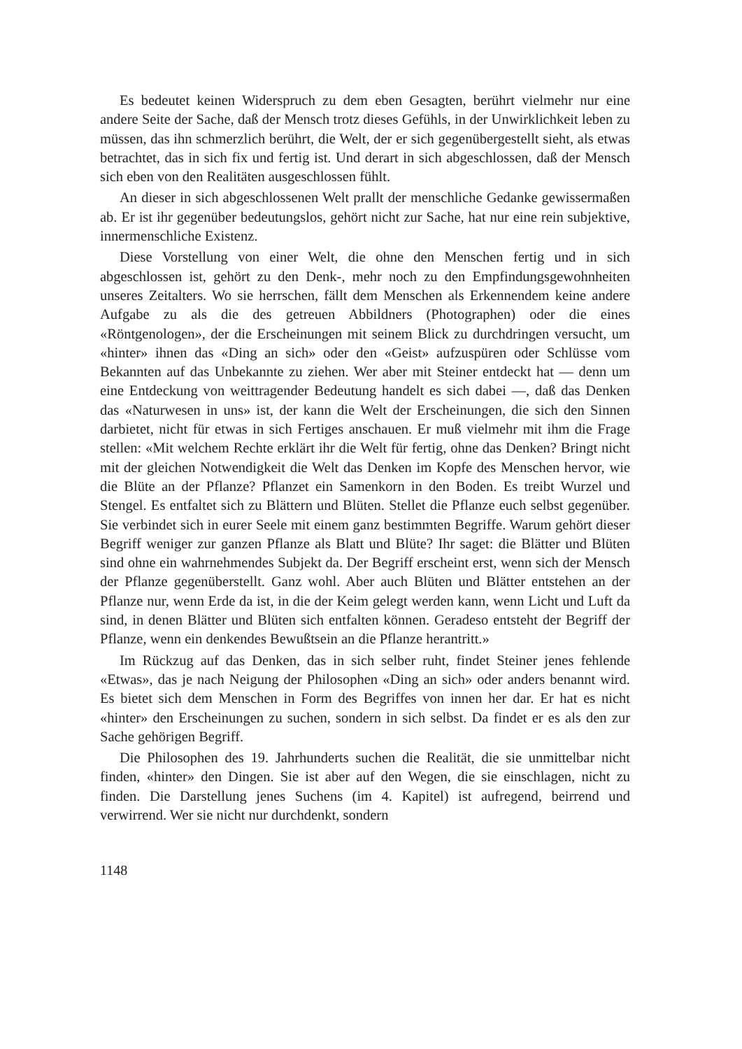Es bedeutet keinen Widerspruch zu dem eben Gesagten, berührt vielmehr nur eine andere Seite der Sache, daß der Mensch trotz dieses Gefühls, in der Unwirklichkeit leben zu müssen, das ihn schmerzlich berührt, die Welt, der er sich gegenübergestellt sieht, als etwas betrachtet, das in sich fix und fertig ist. Und derart in sich abgeschlossen, daß der Mensch sich eben von den Realitäten ausgeschlossen fühlt.
An dieser in sich abgeschlossenen Welt prallt der menschliche Gedanke gewissermaßen ab. Er ist ihr gegenüber bedeutungslos, gehört nicht zur Sache, hat nur eine rein subjektive, innermenschliche Existenz.
Diese Vorstellung von einer Welt, die ohne den Menschen fertig und in sich abgeschlossen ist, gehört zu den Denk-, mehr noch zu den Empfindungsgewohnheiten unseres Zeitalters. Wo sie herrschen, fällt dem Menschen als Erkennendem keine andere Aufgabe zu als die des getreuen Abbildners (Photographen) oder die eines «Röntgenologen», der die Erscheinungen mit seinem Blick zu durchdringen versucht, um «hinter» ihnen das «Ding an sich» oder den «Geist» aufzuspüren oder Schlüsse vom Bekannten auf das Unbekannte zu ziehen. Wer aber mit Steiner entdeckt hat — denn um eine Entdeckung von weittragender Bedeutung handelt es sich dabei —, daß das Denken das «Naturwesen in uns» ist, der kann die Welt der Erscheinungen, die sich den Sinnen darbietet, nicht für etwas in sich Fertiges anschauen. Er muß vielmehr mit ihm die Frage stellen: «Mit welchem Rechte erklärt ihr die Welt für fertig, ohne das Denken? Bringt nicht mit der gleichen Notwendigkeit die Welt das Denken im Kopfe des Menschen hervor, wie die Blüte an der Pflanze? Pflanzet ein Samenkorn in den Boden. Es treibt Wurzel und Stengel. Es entfaltet sich zu Blättern und Blüten. Stellet die Pflanze euch selbst gegenüber. Sie verbindet sich in eurer Seele mit einem ganz bestimmten Begriffe. Warum gehört dieser Begriff weniger zur ganzen Pflanze als Blatt und Blüte? Ihr saget: die Blätter und Blüten sind ohne ein wahrnehmendes Subjekt da. Der Begriff erscheint erst, wenn sich der Mensch der Pflanze gegenüberstellt. Ganz wohl. Aber auch Blüten und Blätter entstehen an der Pflanze nur, wenn Erde da ist, in die der Keim gelegt werden kann, wenn Licht und Luft da sind, in denen Blätter und Blüten sich entfalten können. Geradeso entsteht der Begriff der Pflanze, wenn ein denkendes Bewußtsein an die Pflanze herantritt.»
Im Rückzug auf das Denken, das in sich selber ruht, findet Steiner jenes fehlende «Etwas», das je nach Neigung der Philosophen «Ding an sich» oder anders benannt wird. Es bietet sich dem Menschen in Form des Begriffes von innen her dar. Er hat es nicht «hinter» den Erscheinungen zu suchen, sondern in sich selbst. Da findet er es als den zur Sache gehörigen Begriff.
Die Philosophen des 19. Jahrhunderts suchen die Realität, die sie unmittelbar nicht finden, «hinter» den Dingen. Sie ist aber auf den Wegen, die sie einschlagen, nicht zu finden. Die Darstellung jenes Suchens (im 4. Kapitel) ist aufregend, beirrend und verwirrend. Wer sie nicht nur durchdenkt, sondern
1148